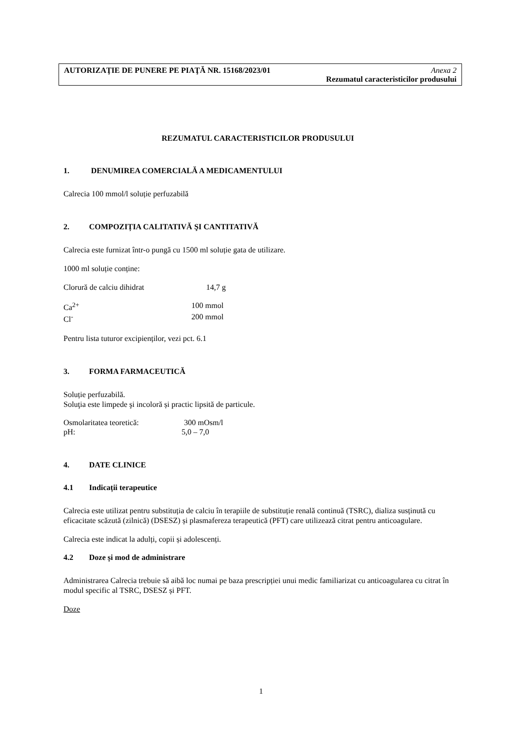AUTORIZAŢIE DE PUNERE PE PIAŢĂ NR. 15168/2023/01 Anexa 2
Rezumatul caracteristicilor produsului
REZUMATUL CARACTERISTICILOR PRODUSULUI
1. DENUMIREA COMERCIALĂ A MEDICAMENTULUI
Calrecia 100 mmol/l soluție perfuzabilă
2. COMPOZIȚIA CALITATIVĂ ŞI CANTITATIVĂ
Calrecia este furnizat într-o pungă cu 1500 ml soluție gata de utilizare.
1000 ml soluție conține:
Clorură de calciu dihidrat 14,7 g
Ca<sup>2+</sup> 100 mmol
Cl<sup>-</sup> 200 mmol
Pentru lista tuturor excipienților, vezi pct. 6.1
3. FORMA FARMACEUTICĂ
Soluție perfuzabilă.
Soluţia este limpede şi incoloră și practic lipsită de particule.
Osmolaritatea teoretică: 300 mOsm/l
pH: 5,0 – 7,0
4. DATE CLINICE
4.1 Indicații terapeutice
Calrecia este utilizat pentru substituția de calciu în terapiile de substituție renală continuă (TSRC), dializa susținută cu eficacitate scăzută (zilnică) (DSESZ) și plasmafereza terapeutică (PFT) care utilizează citrat pentru anticoagulare.
Calrecia este indicat la adulți, copii și adolescenți.
4.2 Doze și mod de administrare
Administrarea Calrecia trebuie să aibă loc numai pe baza prescripției unui medic familiarizat cu anticoagularea cu citrat în modul specific al TSRC, DSESZ și PFT.
Doze
1